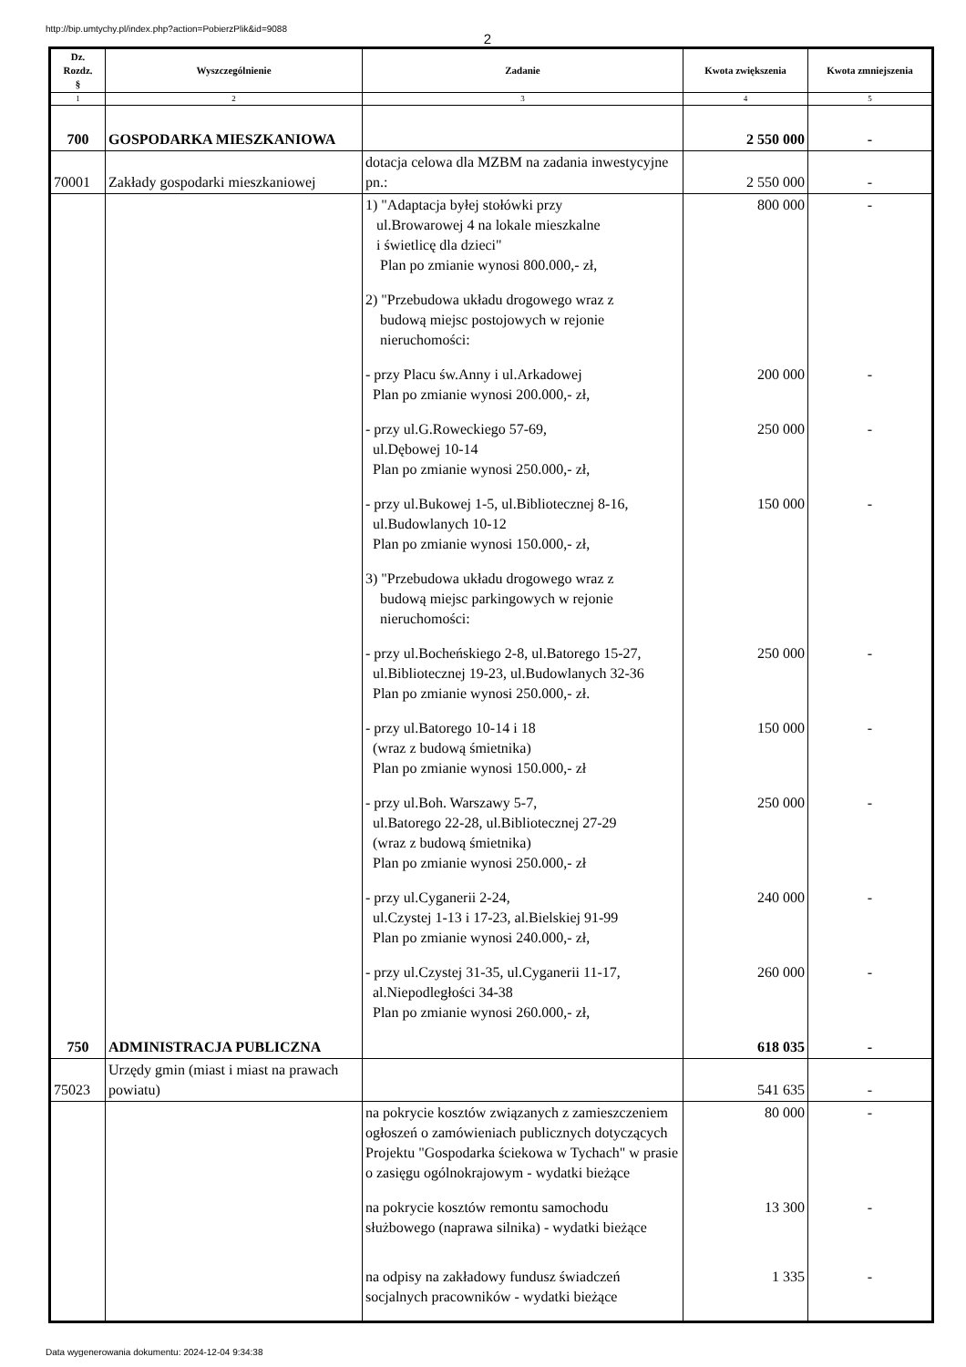http://bip.umtychy.pl/index.php?action=PobierzPlik&id=9088
2
| Dz. Rozdz. § | Wyszczególnienie | Zadanie | Kwota zwiększenia | Kwota zmniejszenia |
| --- | --- | --- | --- | --- |
| 1 | 2 | 3 | 4 | 5 |
| 700 | GOSPODARKA MIESZKANIOWA | | 2 550 000 | - |
| 70001 | Zakłady gospodarki mieszkaniowej | dotacja celowa dla MZBM na zadania inwestycyjne pn.: | 2 550 000 | - |
| | | 1) "Adaptacja byłej stołówki przy ul.Browarowej 4 na lokale mieszkalne i świetlicę dla dzieci" Plan po zmianie wynosi 800.000,- zł, | 800 000 | - |
| | | 2) "Przebudowa układu drogowego wraz z budową miejsc postojowych w rejonie nieruchomości: | | |
| | | - przy Placu św.Anny i ul.Arkadowej Plan po zmianie wynosi 200.000,- zł, | 200 000 | - |
| | | - przy ul.G.Roweckiego 57-69, ul.Dębowej 10-14 Plan po zmianie wynosi 250.000,- zł, | 250 000 | - |
| | | - przy ul.Bukowej 1-5, ul.Bibliotecznej 8-16, ul.Budowlanych 10-12 Plan po zmianie wynosi 150.000,- zł, | 150 000 | - |
| | | 3) "Przebudowa układu drogowego wraz z budową miejsc parkingowych w rejonie nieruchomości: | | |
| | | - przy ul.Bocheńskiego 2-8, ul.Batorego 15-27, ul.Bibliotecznej 19-23, ul.Budowlanych 32-36 Plan po zmianie wynosi 250.000,- zł. | 250 000 | - |
| | | - przy ul.Batorego 10-14 i 18 (wraz z budową śmietnika) Plan po zmianie wynosi 150.000,- zł | 150 000 | - |
| | | - przy ul.Boh. Warszawy 5-7, ul.Batorego 22-28, ul.Bibliotecznej 27-29 (wraz z budową śmietnika) Plan po zmianie wynosi 250.000,- zł | 250 000 | - |
| | | - przy ul.Cyganerii 2-24, ul.Czystej 1-13 i 17-23, al.Bielskiej 91-99 Plan po zmianie wynosi 240.000,- zł, | 240 000 | - |
| | | - przy ul.Czystej 31-35, ul.Cyganerii 11-17, al.Niepodległości 34-38 Plan po zmianie wynosi 260.000,- zł, | 260 000 | - |
| 750 | ADMINISTRACJA PUBLICZNA | | 618 035 | - |
| 75023 | Urzędy gmin (miast i miast na prawach powiatu) | | 541 635 | - |
| | | na pokrycie kosztów związanych z zamieszczeniem ogłoszeń o zamówieniach publicznych dotyczących Projektu "Gospodarka ściekowa w Tychach" w prasie o zasięgu ogólnokrajowym - wydatki bieżące | 80 000 | - |
| | | na pokrycie kosztów remontu samochodu służbowego (naprawa silnika) - wydatki bieżące | 13 300 | - |
| | | na odpisy na zakładowy fundusz świadczeń socjalnych pracowników - wydatki bieżące | 1 335 | - |
Data wygenerowania dokumentu: 2024-12-04 9:34:38